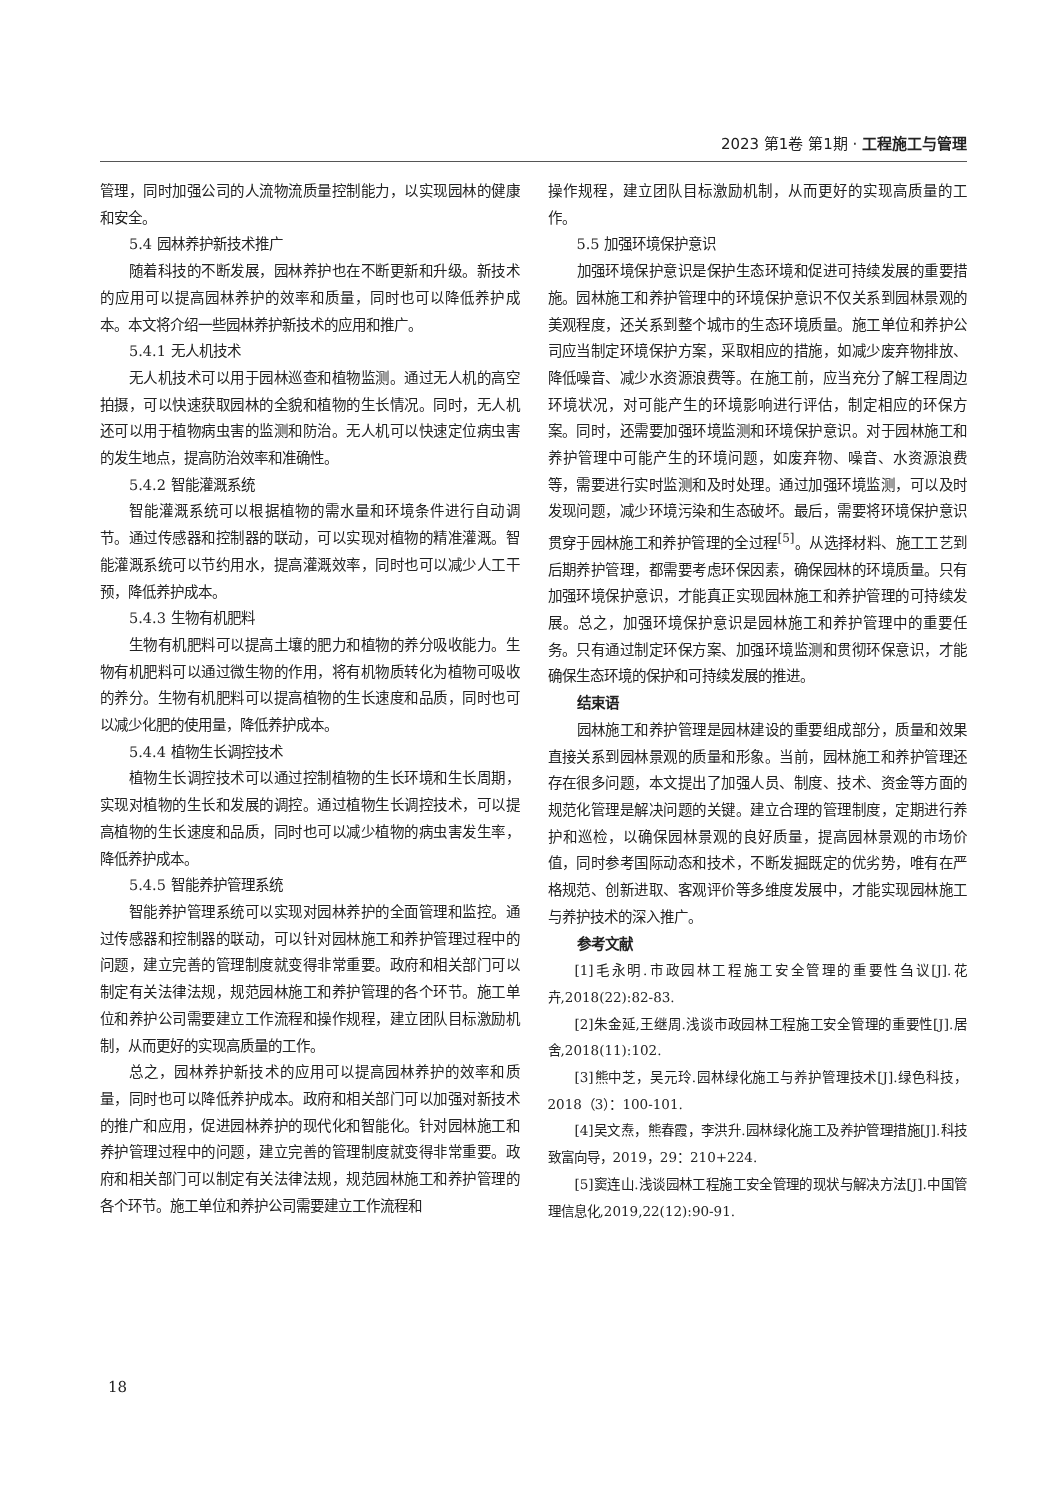2023 第1卷 第1期 · 工程施工与管理
管理，同时加强公司的人流物流质量控制能力，以实现园林的健康和安全。
5.4 园林养护新技术推广
随着科技的不断发展，园林养护也在不断更新和升级。新技术的应用可以提高园林养护的效率和质量，同时也可以降低养护成本。本文将介绍一些园林养护新技术的应用和推广。
5.4.1 无人机技术
无人机技术可以用于园林巡查和植物监测。通过无人机的高空拍摄，可以快速获取园林的全貌和植物的生长情况。同时，无人机还可以用于植物病虫害的监测和防治。无人机可以快速定位病虫害的发生地点，提高防治效率和准确性。
5.4.2 智能灌溉系统
智能灌溉系统可以根据植物的需水量和环境条件进行自动调节。通过传感器和控制器的联动，可以实现对植物的精准灌溉。智能灌溉系统可以节约用水，提高灌溉效率，同时也可以减少人工干预，降低养护成本。
5.4.3 生物有机肥料
生物有机肥料可以提高土壤的肥力和植物的养分吸收能力。生物有机肥料可以通过微生物的作用，将有机物质转化为植物可吸收的养分。生物有机肥料可以提高植物的生长速度和品质，同时也可以减少化肥的使用量，降低养护成本。
5.4.4 植物生长调控技术
植物生长调控技术可以通过控制植物的生长环境和生长周期，实现对植物的生长和发展的调控。通过植物生长调控技术，可以提高植物的生长速度和品质，同时也可以减少植物的病虫害发生率，降低养护成本。
5.4.5 智能养护管理系统
智能养护管理系统可以实现对园林养护的全面管理和监控。通过传感器和控制器的联动，可以针对园林施工和养护管理过程中的问题，建立完善的管理制度就变得非常重要。政府和相关部门可以制定有关法律法规，规范园林施工和养护管理的各个环节。施工单位和养护公司需要建立工作流程和操作规程，建立团队目标激励机制，从而更好的实现高质量的工作。
总之，园林养护新技术的应用可以提高园林养护的效率和质量，同时也可以降低养护成本。政府和相关部门可以加强对新技术的推广和应用，促进园林养护的现代化和智能化。针对园林施工和养护管理过程中的问题，建立完善的管理制度就变得非常重要。政府和相关部门可以制定有关法律法规，规范园林施工和养护管理的各个环节。施工单位和养护公司需要建立工作流程和
操作规程，建立团队目标激励机制，从而更好的实现高质量的工作。
5.5 加强环境保护意识
加强环境保护意识是保护生态环境和促进可持续发展的重要措施。园林施工和养护管理中的环境保护意识不仅关系到园林景观的美观程度，还关系到整个城市的生态环境质量。施工单位和养护公司应当制定环境保护方案，采取相应的措施，如减少废弃物排放、降低噪音、减少水资源浪费等。在施工前，应当充分了解工程周边环境状况，对可能产生的环境影响进行评估，制定相应的环保方案。同时，还需要加强环境监测和环境保护意识。对于园林施工和养护管理中可能产生的环境问题，如废弃物、噪音、水资源浪费等，需要进行实时监测和及时处理。通过加强环境监测，可以及时发现问题，减少环境污染和生态破坏。最后，需要将环境保护意识贯穿于园林施工和养护管理的全过程<sup>[5]</sup>。从选择材料、施工工艺到后期养护管理，都需要考虑环保因素，确保园林的环境质量。只有加强环境保护意识，才能真正实现园林施工和养护管理的可持续发展。总之，加强环境保护意识是园林施工和养护管理中的重要任务。只有通过制定环保方案、加强环境监测和贯彻环保意识，才能确保生态环境的保护和可持续发展的推进。
结束语
园林施工和养护管理是园林建设的重要组成部分，质量和效果直接关系到园林景观的质量和形象。当前，园林施工和养护管理还存在很多问题，本文提出了加强人员、制度、技术、资金等方面的规范化管理是解决问题的关键。建立合理的管理制度，定期进行养护和巡检，以确保园林景观的良好质量，提高园林景观的市场价值，同时参考国际动态和技术，不断发掘既定的优劣势，唯有在严格规范、创新进取、客观评价等多维度发展中，才能实现园林施工与养护技术的深入推广。
参考文献
[1]毛永明.市政园林工程施工安全管理的重要性刍议[J].花卉,2018(22):82-83.
[2]朱金延,王继周.浅谈市政园林工程施工安全管理的重要性[J].居舍,2018(11):102.
[3]熊中芝，吴元玲.园林绿化施工与养护管理技术[J].绿色科技，2018（3）：100-101.
[4]吴文焘，熊春霞，李洪升.园林绿化施工及养护管理措施[J].科技致富向导，2019，29：210+224.
[5]窦连山.浅谈园林工程施工安全管理的现状与解决方法[J].中国管理信息化,2019,22(12):90-91.
18